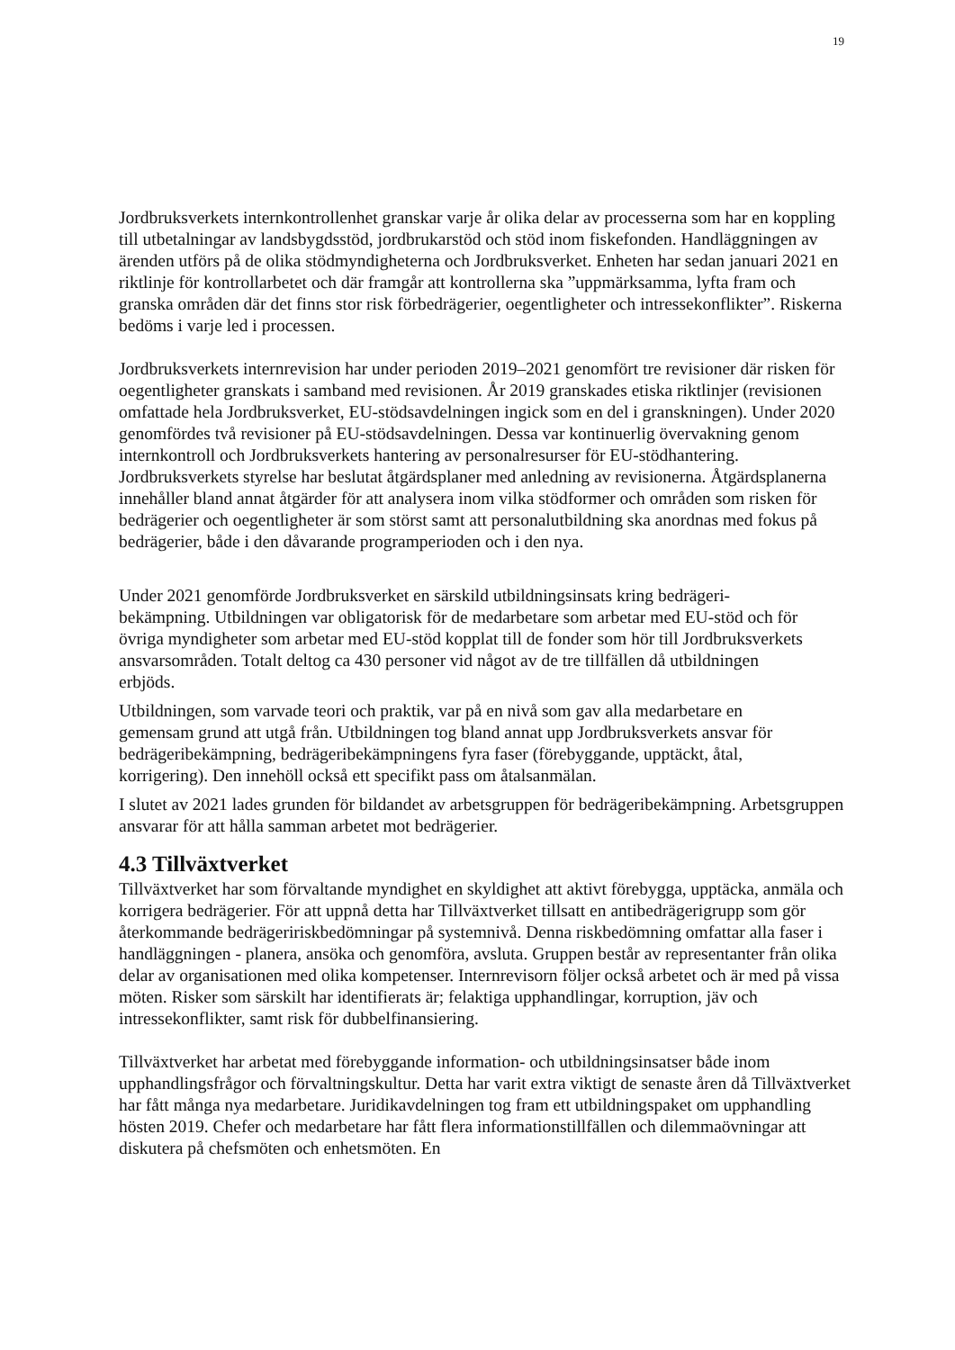19
Jordbruksverkets internkontrollenhet granskar varje år olika delar av processerna som har en koppling till utbetalningar av landsbygdsstöd, jordbrukarstöd och stöd inom fiskefonden. Handläggningen av ärenden utförs på de olika stödmyndigheterna och Jordbruksverket. Enheten har sedan januari 2021 en riktlinje för kontrollarbetet och där framgår att kontrollerna ska ”uppmärksamma, lyfta fram och granska områden där det finns stor risk förbedrägerier, oegentligheter och intressekonflikter”. Riskerna bedöms i varje led i processen.
Jordbruksverkets internrevision har under perioden 2019–2021 genomfört tre revisioner där risken för oegentligheter granskats i samband med revisionen. År 2019 granskades etiska riktlinjer (revisionen omfattade hela Jordbruksverket, EU-stödsavdelningen ingick som en del i granskningen). Under 2020 genomfördes två revisioner på EU-stödsavdelningen. Dessa var kontinuerlig övervakning genom internkontroll och Jordbruksverkets hantering av personalresurser för EU-stödhantering. Jordbruksverkets styrelse har beslutat åtgärdsplaner med anledning av revisionerna. Åtgärdsplanerna innehåller bland annat åtgärder för att analysera inom vilka stödformer och områden som risken för bedrägerier och oegentligheter är som störst samt att personalutbildning ska anordnas med fokus på bedrägerier, både i den dåvarande programperioden och i den nya.
Under 2021 genomförde Jordbruksverket en särskild utbildningsinsats kring bedrägeri-bekämpning. Utbildningen var obligatorisk för de medarbetare som arbetar med EU-stöd och för övriga myndigheter som arbetar med EU-stöd kopplat till de fonder som hör till Jordbruksverkets ansvarsområden. Totalt deltog ca 430 personer vid något av de tre tillfällen då utbildningen erbjöds.
Utbildningen, som varvade teori och praktik, var på en nivå som gav alla medarbetare en gemensam grund att utgå från. Utbildningen tog bland annat upp Jordbruksverkets ansvar för bedrägeribekämpning, bedrägeribekämpningens fyra faser (förebyggande, upptäckt, åtal, korrigering). Den innehöll också ett specifikt pass om åtalsanmälan.
I slutet av 2021 lades grunden för bildandet av arbetsgruppen för bedrägeribekämpning. Arbetsgruppen ansvarar för att hålla samman arbetet mot bedrägerier.
4.3 Tillväxtverket
Tillväxtverket har som förvaltande myndighet en skyldighet att aktivt förebygga, upptäcka, anmäla och korrigera bedrägerier. För att uppnå detta har Tillväxtverket tillsatt en antibedrägerigrupp som gör återkommande bedrägeririskbedömningar på systemnivå. Denna riskbedömning omfattar alla faser i handläggningen - planera, ansöka och genomföra, avsluta. Gruppen består av representanter från olika delar av organisationen med olika kompetenser. Internrevisorn följer också arbetet och är med på vissa möten. Risker som särskilt har identifierats är; felaktiga upphandlingar, korruption, jäv och intressekonflikter, samt risk för dubbelfinansiering.
Tillväxtverket har arbetat med förebyggande information- och utbildningsinsatser både inom upphandlingsfrågor och förvaltningskultur. Detta har varit extra viktigt de senaste åren då Tillväxtverket har fått många nya medarbetare. Juridikavdelningen tog fram ett utbildningspaket om upphandling hösten 2019. Chefer och medarbetare har fått flera informationstillfällen och dilemmaövningar att diskutera på chefsmöten och enhetsmöten. En